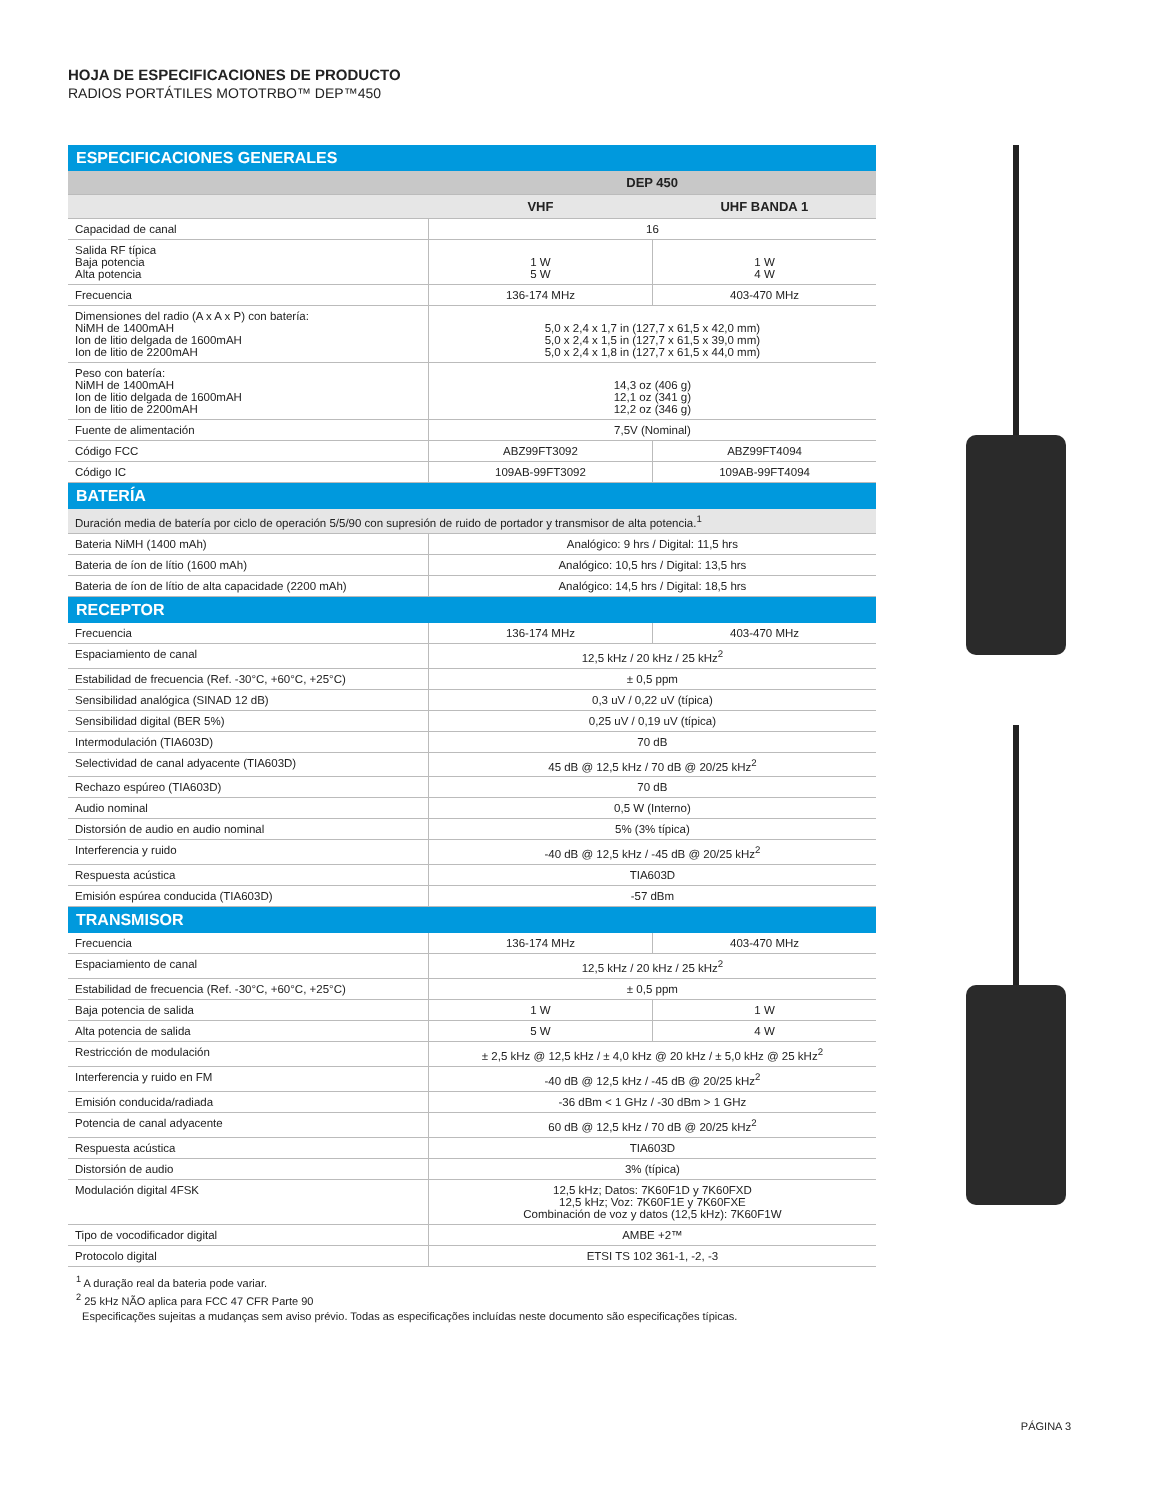HOJA DE ESPECIFICACIONES DE PRODUCTO
RADIOS PORTÁTILES MOTOTRBO™ DEP™450
| ESPECIFICACIONES GENERALES | | |
| | DEP 450 | |
| | VHF | UHF BANDA 1 |
| Capacidad de canal | 16 | |
| Salida RF típica Baja potencia Alta potencia | 1 W 5 W | 1 W 4 W |
| Frecuencia | 136-174 MHz | 403-470 MHz |
| Dimensiones del radio (A x A x P) con batería: NiMH de 1400mAH Ion de litio delgada de 1600mAH Ion de litio de 2200mAH | 5,0 x 2,4 x 1,7 in (127,7 x 61,5 x 42,0 mm) 5,0 x 2,4 x 1,5 in (127,7 x 61,5 x 39,0 mm) 5,0 x 2,4 x 1,8 in (127,7 x 61,5 x 44,0 mm) | |
| Peso con batería: NiMH de 1400mAH Ion de litio delgada de 1600mAH Ion de litio de 2200mAH | 14,3 oz (406 g) 12,1 oz (341 g) 12,2 oz (346 g) | |
| Fuente de alimentación | 7,5V (Nominal) | |
| Código FCC | ABZ99FT3092 | ABZ99FT4094 |
| Código IC | 109AB-99FT3092 | 109AB-99FT4094 |
| BATERÍA | | |
| Duración media de batería por ciclo de operación 5/5/90 con supresión de ruido de portador y transmisor de alta potencia.<sup>1</sup> | | |
| Bateria NiMH (1400 mAh) | Analógico: 9 hrs / Digital: 11,5 hrs | |
| Bateria de íon de lítio (1600 mAh) | Analógico: 10,5 hrs / Digital: 13,5 hrs | |
| Bateria de íon de lítio de alta capacidade (2200 mAh) | Analógico: 14,5 hrs / Digital: 18,5 hrs | |
| RECEPTOR | | |
| Frecuencia | 136-174 MHz | 403-470 MHz |
| Espaciamiento de canal | 12,5 kHz / 20 kHz / 25 kHz<sup>2</sup> | |
| Estabilidad de frecuencia (Ref. -30°C, +60°C, +25°C) | ± 0,5 ppm | |
| Sensibilidad analógica (SINAD 12 dB) | 0,3 uV / 0,22 uV (típica) | |
| Sensibilidad digital (BER 5%) | 0,25 uV / 0,19 uV (típica) | |
| Intermodulación (TIA603D) | 70 dB | |
| Selectividad de canal adyacente (TIA603D) | 45 dB @ 12,5 kHz / 70 dB @ 20/25 kHz<sup>2</sup> | |
| Rechazo espúreo (TIA603D) | 70 dB | |
| Audio nominal | 0,5 W (Interno) | |
| Distorsión de audio en audio nominal | 5% (3% típica) | |
| Interferencia y ruido | -40 dB @ 12,5 kHz / -45 dB @ 20/25 kHz<sup>2</sup> | |
| Respuesta acústica | TIA603D | |
| Emisión espúrea conducida (TIA603D) | -57 dBm | |
| TRANSMISOR | | |
| Frecuencia | 136-174 MHz | 403-470 MHz |
| Espaciamiento de canal | 12,5 kHz / 20 kHz / 25 kHz<sup>2</sup> | |
| Estabilidad de frecuencia (Ref. -30°C, +60°C, +25°C) | ± 0,5 ppm | |
| Baja potencia de salida | 1 W | 1 W |
| Alta potencia de salida | 5 W | 4 W |
| Restricción de modulación | ± 2,5 kHz @ 12,5 kHz / ± 4,0 kHz @ 20 kHz / ± 5,0 kHz @ 25 kHz<sup>2</sup> | |
| Interferencia y ruido en FM | -40 dB @ 12,5 kHz / -45 dB @ 20/25 kHz<sup>2</sup> | |
| Emisión conducida/radiada | -36 dBm < 1 GHz / -30 dBm > 1 GHz | |
| Potencia de canal adyacente | 60 dB @ 12,5 kHz / 70 dB @ 20/25 kHz<sup>2</sup> | |
| Respuesta acústica | TIA603D | |
| Distorsión de audio | 3% (típica) | |
| Modulación digital 4FSK | 12,5 kHz; Datos: 7K60F1D y 7K60FXD 12,5 kHz; Voz: 7K60F1E y 7K60FXE Combinación de voz y datos (12,5 kHz): 7K60F1W | |
| Tipo de vocodificador digital | AMBE +2™ | |
| Protocolo digital | ETSI TS 102 361-1, -2, -3 | |
<sup>1</sup> A duração real da bateria pode variar.
<sup>2</sup> 25 kHz NÃO aplica para FCC 47 CFR Parte 90
Especificações sujeitas a mudanças sem aviso prévio. Todas as especificações incluídas neste documento são especificações típicas.
PÁGINA 3